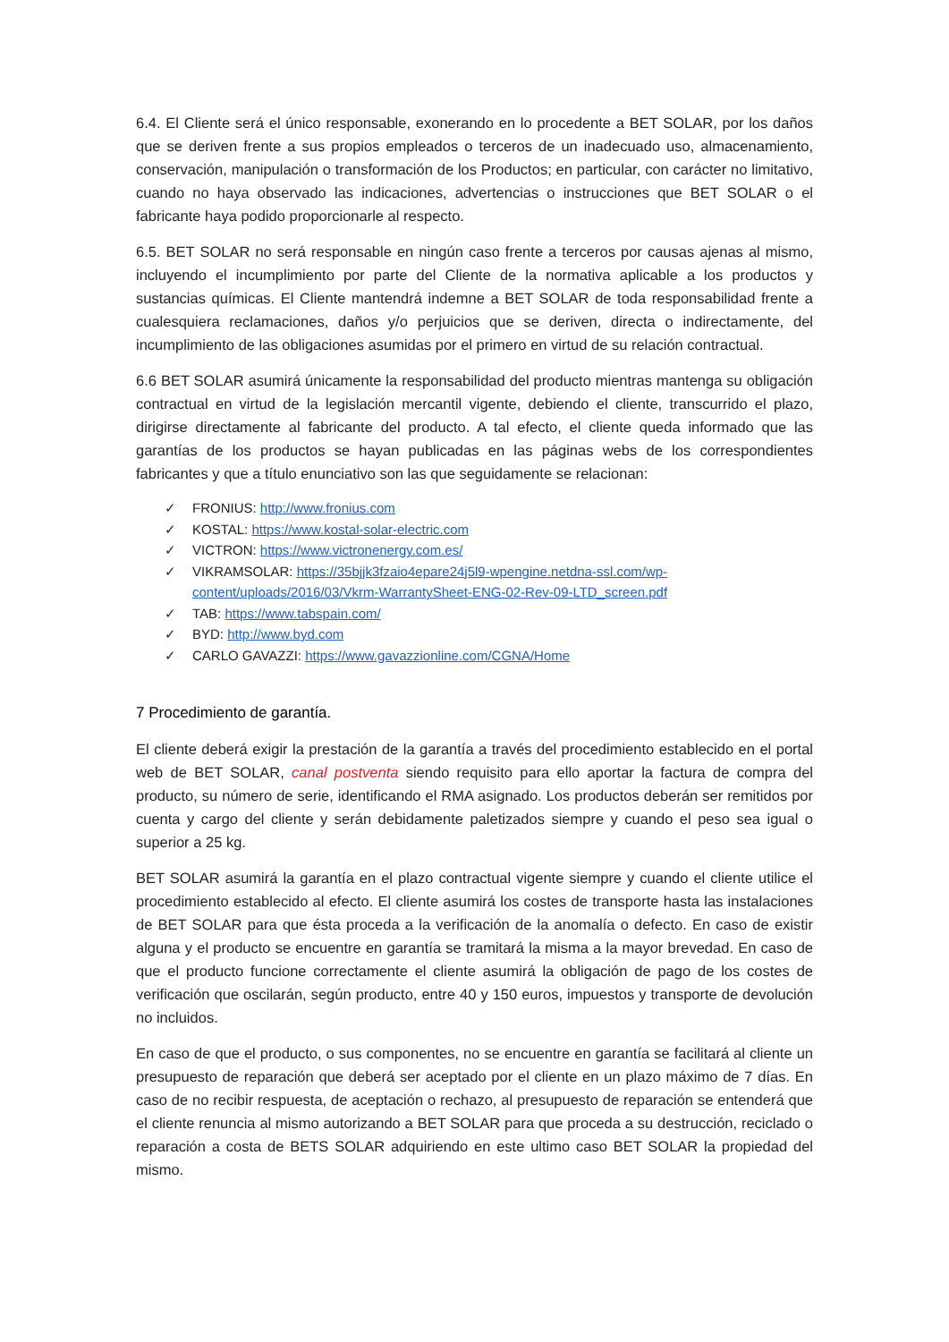6.4. El Cliente será el único responsable, exonerando en lo procedente a BET SOLAR, por los daños que se deriven frente a sus propios empleados o terceros de un inadecuado uso, almacenamiento, conservación, manipulación o transformación de los Productos; en particular, con carácter no limitativo, cuando no haya observado las indicaciones, advertencias o instrucciones que BET SOLAR o el fabricante haya podido proporcionarle al respecto.
6.5. BET SOLAR no será responsable en ningún caso frente a terceros por causas ajenas al mismo, incluyendo el incumplimiento por parte del Cliente de la normativa aplicable a los productos y sustancias químicas. El Cliente mantendrá indemne a BET SOLAR de toda responsabilidad frente a cualesquiera reclamaciones, daños y/o perjuicios que se deriven, directa o indirectamente, del incumplimiento de las obligaciones asumidas por el primero en virtud de su relación contractual.
6.6 BET SOLAR asumirá únicamente la responsabilidad del producto mientras mantenga su obligación contractual en virtud de la legislación mercantil vigente, debiendo el cliente, transcurrido el plazo, dirigirse directamente al fabricante del producto. A tal efecto, el cliente queda informado que las garantías de los productos se hayan publicadas en las páginas webs de los correspondientes fabricantes y que a título enunciativo son las que seguidamente se relacionan:
✓ FRONIUS: http://www.fronius.com
✓ KOSTAL: https://www.kostal-solar-electric.com
✓ VICTRON: https://www.victronenergy.com.es/
✓ VIKRAMSOLAR: https://35bjjk3fzaio4epare24j5l9-wpengine.netdna-ssl.com/wp-content/uploads/2016/03/Vkrm-WarrantySheet-ENG-02-Rev-09-LTD_screen.pdf
✓ TAB: https://www.tabspain.com/
✓ BYD: http://www.byd.com
✓ CARLO GAVAZZI: https://www.gavazzionline.com/CGNA/Home
7 Procedimiento de garantía.
El cliente deberá exigir la prestación de la garantía a través del procedimiento establecido en el portal web de BET SOLAR, canal postventa siendo requisito para ello aportar la factura de compra del producto, su número de serie, identificando el RMA asignado. Los productos deberán ser remitidos por cuenta y cargo del cliente y serán debidamente paletizados siempre y cuando el peso sea igual o superior a 25 kg.
BET SOLAR asumirá la garantía en el plazo contractual vigente siempre y cuando el cliente utilice el procedimiento establecido al efecto. El cliente asumirá los costes de transporte hasta las instalaciones de BET SOLAR para que ésta proceda a la verificación de la anomalía o defecto. En caso de existir alguna y el producto se encuentre en garantía se tramitará la misma a la mayor brevedad. En caso de que el producto funcione correctamente el cliente asumirá la obligación de pago de los costes de verificación que oscilarán, según producto, entre 40 y 150 euros, impuestos y transporte de devolución no incluidos.
En caso de que el producto, o sus componentes, no se encuentre en garantía se facilitará al cliente un presupuesto de reparación que deberá ser aceptado por el cliente en un plazo máximo de 7 días. En caso de no recibir respuesta, de aceptación o rechazo, al presupuesto de reparación se entenderá que el cliente renuncia al mismo autorizando a BET SOLAR para que proceda a su destrucción, reciclado o reparación a costa de BETS SOLAR adquiriendo en este ultimo caso BET SOLAR la propiedad del mismo.